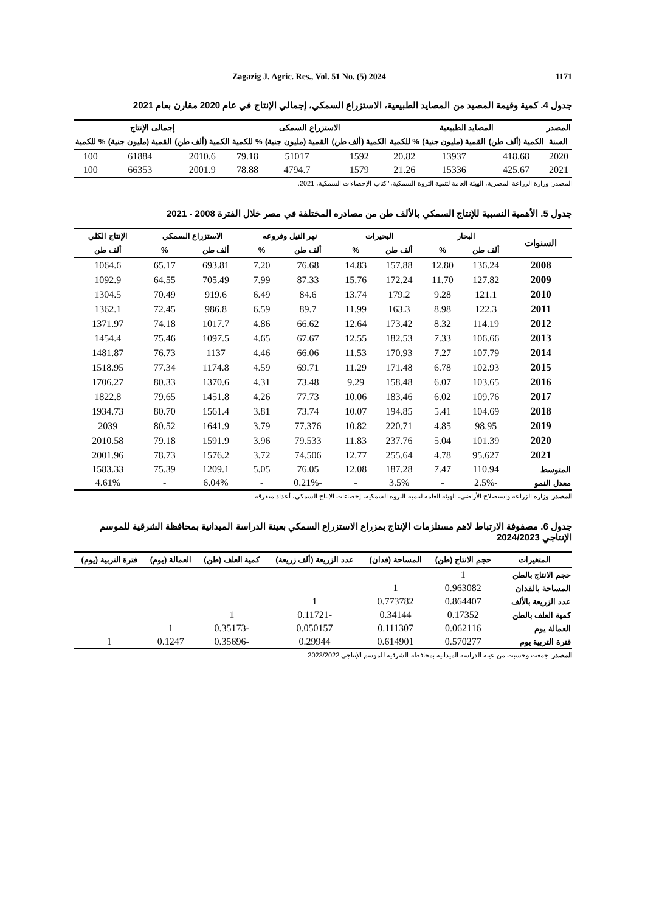Zagazig J. Agric. Res., Vol. 51 No. (5) 2024 1171
جدول 4. كمية وقيمة المصيد من المصايد الطبيعية، الاستزراع السمكي، إجمالي الإنتاج في عام 2020 مقارن بعام 2021
| المصدر | المصايد الطبيعية | | | الاستزراع السمكى | | | إجمالى الإنتاج | | |
| --- | --- | --- | --- | --- | --- | --- | --- | --- | --- |
| السنة | الكمية (ألف طن) | القمية (مليون جنية) | % للكمية | الكمية (ألف طن) | القمية (مليون جنية) | % للكمية | الكمية (ألف طن) | القمية (مليون جنية) | % للكمية |
| 2020 | 418.68 | 13937 | 20.82 | 1592 | 51017 | 79.18 | 2010.6 | 61884 | 100 |
| 2021 | 425.67 | 15336 | 21.26 | 1579 | 4794.7 | 78.88 | 2001.9 | 66353 | 100 |
المصدر: وزارة الزراعة المصرية، الهيئة العامة لتنمية الثروة السمكية،" كتاب الإحصاءات السمكية، 2021.
جدول 5. الأهمية النسبية للإنتاج السمكي بالألف طن من مصادره المختلفة في مصر خلال الفترة 2008 - 2021
| السنوات | البحار | | البحيرات | | نهر النيل وفروعه | | الاستزراع السمكي | | الإنتاج الكلي |
| --- | --- | --- | --- | --- | --- | --- | --- | --- | --- |
| | ألف طن | % | ألف طن | % | ألف طن | % | ألف طن | % | ألف طن |
| 2008 | 136.24 | 12.80 | 157.88 | 14.83 | 76.68 | 7.20 | 693.81 | 65.17 | 1064.6 |
| 2009 | 127.82 | 11.70 | 172.24 | 15.76 | 87.33 | 7.99 | 705.49 | 64.55 | 1092.9 |
| 2010 | 121.1 | 9.28 | 179.2 | 13.74 | 84.6 | 6.49 | 919.6 | 70.49 | 1304.5 |
| 2011 | 122.3 | 8.98 | 163.3 | 11.99 | 89.7 | 6.59 | 986.8 | 72.45 | 1362.1 |
| 2012 | 114.19 | 8.32 | 173.42 | 12.64 | 66.62 | 4.86 | 1017.7 | 74.18 | 1371.97 |
| 2013 | 106.66 | 7.33 | 182.53 | 12.55 | 67.67 | 4.65 | 1097.5 | 75.46 | 1454.4 |
| 2014 | 107.79 | 7.27 | 170.93 | 11.53 | 66.06 | 4.46 | 1137 | 76.73 | 1481.87 |
| 2015 | 102.93 | 6.78 | 171.48 | 11.29 | 69.71 | 4.59 | 1174.8 | 77.34 | 1518.95 |
| 2016 | 103.65 | 6.07 | 158.48 | 9.29 | 73.48 | 4.31 | 1370.6 | 80.33 | 1706.27 |
| 2017 | 109.76 | 6.02 | 183.46 | 10.06 | 77.73 | 4.26 | 1451.8 | 79.65 | 1822.8 |
| 2018 | 104.69 | 5.41 | 194.85 | 10.07 | 73.74 | 3.81 | 1561.4 | 80.70 | 1934.73 |
| 2019 | 98.95 | 4.85 | 220.71 | 10.82 | 77.376 | 3.79 | 1641.9 | 80.52 | 2039 |
| 2020 | 101.39 | 5.04 | 237.76 | 11.83 | 79.533 | 3.96 | 1591.9 | 79.18 | 2010.58 |
| 2021 | 95.627 | 4.78 | 255.64 | 12.77 | 74.506 | 3.72 | 1576.2 | 78.73 | 2001.96 |
| المتوسط | 110.94 | 7.47 | 187.28 | 12.08 | 76.05 | 5.05 | 1209.1 | 75.39 | 1583.33 |
| معدل النمو | -2.5% | - | 3.5% | - | -0.21% | - | 6.04% | - | 4.61% |
المصدر: وزارة الزراعة واستصلاح الأراضي، الهيئة العامة لتنمية الثروة السمكية، إحصاءات الإنتاج السمكي، أعداد متفرقة.
جدول 6. مصفوفة الارتباط لاهم مستلزمات الإنتاج بمزراع الاستزراع السمكي بعينة الدراسة الميدانية بمحافظة الشرقية للموسم الإنتاجي 2024/2023
| المتغيرات | حجم الانتاج (طن) | المساحة (فدان) | عدد الزريعة (ألف زريعة) | كمية العلف (طن) | العمالة (يوم) | فترة التربية (يوم) |
| --- | --- | --- | --- | --- | --- | --- |
| حجم الانتاج بالطن | 1 | | | | | |
| المساحة بالفدان | 0.963082 | 1 | | | | |
| عدد الزريعة بالألف | 0.864407 | 0.773782 | 1 | | | |
| كمية العلف بالطن | 0.17352 | 0.34144 | -0.11721 | 1 | | |
| العمالة يوم | 0.062116 | 0.111307 | 0.050157 | -0.35173 | 1 | |
| فترة التربية يوم | 0.570277 | 0.614901 | 0.29944 | -0.35696 | 0.1247 | 1 |
المصدر: جمعت وحسبت من عينة الدراسة الميدانية بمحافظة الشرقية للموسم الإنتاجي 2023/2022